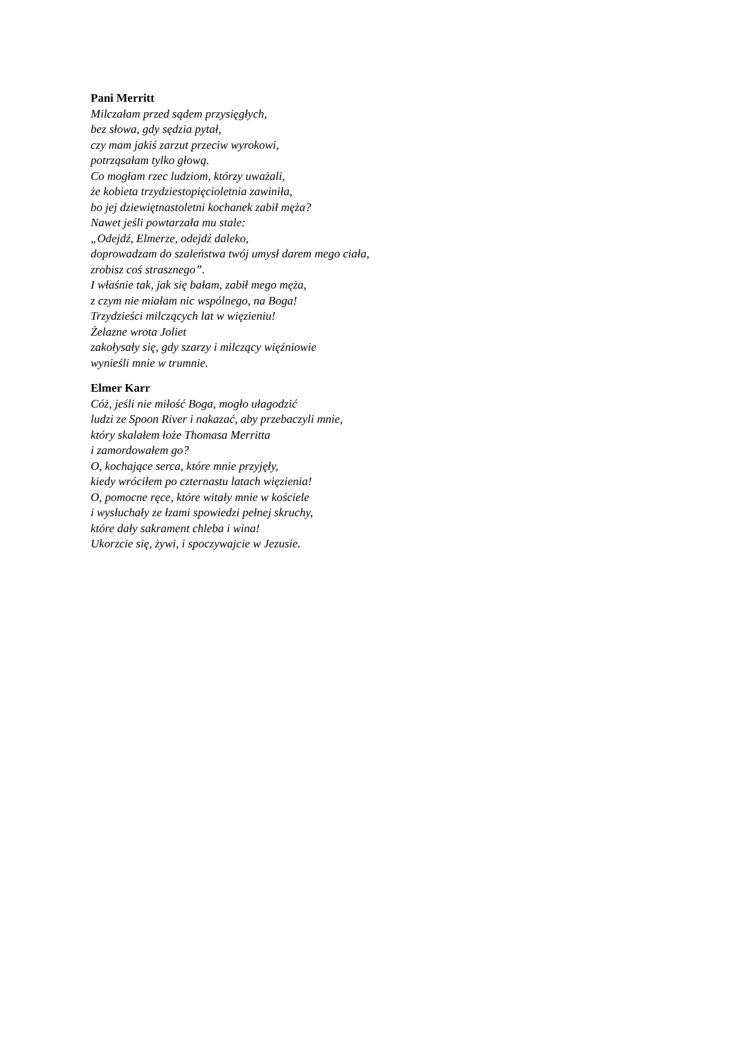Pani Merritt
Milczałam przed sądem przysięgłych,
bez słowa, gdy sędzia pytał,
czy mam jakiś zarzut przeciw wyrokowi,
potrząsałam tylko głową.
Co mogłam rzec ludziom, którzy uważali,
że kobieta trzydziestopięcioletnia zawiniła,
bo jej dziewiętnastoletni kochanek zabił męża?
Nawet jeśli powtarzała mu stale:
„Odejdź, Elmerze, odejdź daleko,
doprowadzam do szaleństwa twój umysł darem mego ciała,
zrobisz coś strasznego”.
I właśnie tak, jak się bałam, zabił mego męża,
z czym nie miałam nic wspólnego, na Boga!
Trzydzieści milczących lat w więzieniu!
Żelazne wrota Joliet
zakołysały się, gdy szarzy i milczący więźniowie
wynieśli mnie w trumnie.
Elmer Karr
Cóż, jeśli nie miłość Boga, mogło ułagodzić
ludzi ze Spoon River i nakazać, aby przebaczyli mnie,
który skalałem łoże Thomasa Merritta
i zamordowałem go?
O, kochające serca, które mnie przyjęły,
kiedy wróciłem po czternastu latach więzienia!
O, pomocne ręce, które witały mnie w kościele
i wysłuchały ze łzami spowiedzi pełnej skruchy,
które dały sakrament chleba i wina!
Ukorzcie się, żywi, i spoczywajcie w Jezusie.